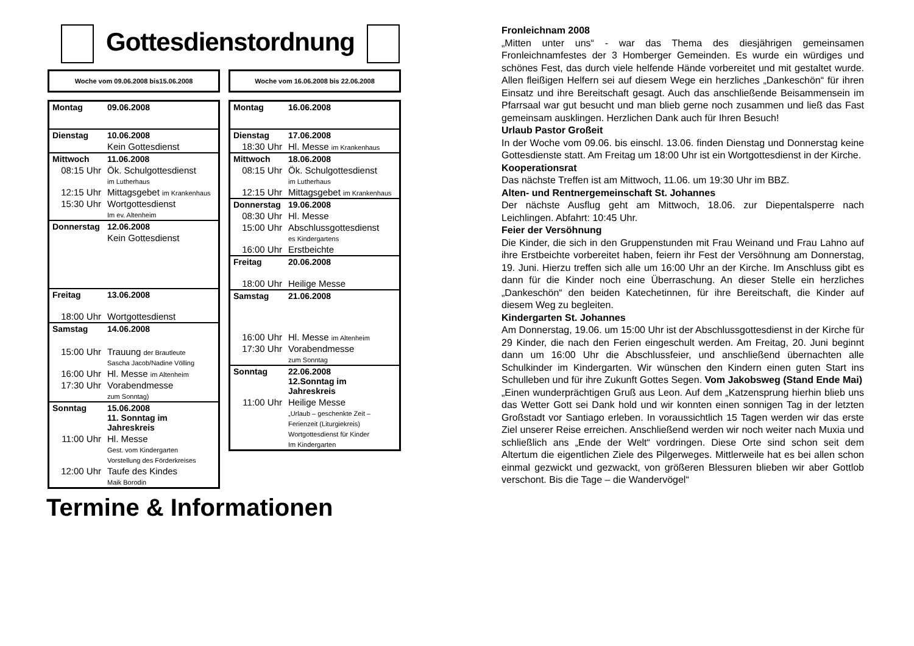Gottesdienstordnung
Woche vom 09.06.2008 bis15.06.2008
| Montag | 09.06.2008 |
| Dienstag | 10.06.2008 |
| | Kein Gottesdienst |
| Mittwoch | 11.06.2008 |
| 08:15 Uhr | Ök. Schulgottesdienst im Lutherhaus |
| 12:15 Uhr | Mittagsgebet im Krankenhaus |
| 15:30 Uhr | Wortgottesdienst Im ev. Altenheim |
| Donnerstag | 12.06.2008 |
| | Kein Gottesdienst |
| Freitag | 13.06.2008 |
| 18:00 Uhr | Wortgottesdienst |
| Samstag | 14.06.2008 |
| 15:00 Uhr | Trauung der Brautleute Sascha Jacob/Nadine Völling |
| 16:00 Uhr | Hl. Messe im Altenheim |
| 17:30 Uhr | Vorabendmesse zum Sonntag) |
| Sonntag | 15.06.2008 11. Sonntag im Jahreskreis |
| 11:00 Uhr | Hl. Messe Gest. vom Kindergarten Vorstellung des Förderkreises |
| 12:00 Uhr | Taufe des Kindes Maik Borodin |
Woche vom 16.06.2008 bis 22.06.2008
| Montag | 16.06.2008 |
| Dienstag | 17.06.2008 |
| 18:30 Uhr | Hl. Messe im Krankenhaus |
| Mittwoch | 18.06.2008 |
| 08:15 Uhr | Ök. Schulgottesdienst im Lutherhaus |
| 12:15 Uhr | Mittagsgebet im Krankenhaus |
| Donnerstag | 19.06.2008 |
| 08:30 Uhr | Hl. Messe |
| 15:00 Uhr | Abschlussgottesdienst es Kindergartens |
| 16:00 Uhr | Erstbeichte |
| Freitag | 20.06.2008 |
| 18:00 Uhr | Heilige Messe |
| Samstag | 21.06.2008 |
| 16:00 Uhr | Hl. Messe im Altenheim |
| 17:30 Uhr | Vorabendmesse zum Sonntag |
| Sonntag | 22.06.2008 12.Sonntag im Jahreskreis |
| 11:00 Uhr | Heilige Messe „Urlaub – geschenkte Zeit – Ferienzeit (Liturgiekreis) Wortgottesdienst für Kinder Im Kindergarten |
Termine & Informationen
Fronleichnam 2008
„Mitten unter uns“ - war das Thema des diesjährigen gemeinsamen Fronleichnamfestes der 3 Homberger Gemeinden. Es wurde ein würdiges und schönes Fest, das durch viele helfende Hände vorbereitet und mit gestaltet wurde. Allen fleißigen Helfern sei auf diesem Wege ein herzliches „Dankeschön“ für ihren Einsatz und ihre Bereitschaft gesagt. Auch das anschließende Beisammensein im Pfarrsaal war gut besucht und man blieb gerne noch zusammen und ließ das Fast gemeinsam ausklingen. Herzlichen Dank auch für Ihren Besuch!
Urlaub Pastor Großeit
In der Woche vom 09.06. bis einschl. 13.06. finden Dienstag und Donnerstag keine Gottesdienste statt. Am Freitag um 18:00 Uhr ist ein Wortgottesdienst in der Kirche.
Kooperationsrat
Das nächste Treffen ist am Mittwoch, 11.06. um 19:30 Uhr im BBZ.
Alten- und Rentnergemeinschaft St. Johannes
Der nächste Ausflug geht am Mittwoch, 18.06. zur Diepentalsperre nach Leichlingen. Abfahrt: 10:45 Uhr.
Feier der Versöhnung
Die Kinder, die sich in den Gruppenstunden mit Frau Weinand und Frau Lahno auf ihre Erstbeichte vorbereitet haben, feiern ihr Fest der Versöhnung am Donnerstag, 19. Juni. Hierzu treffen sich alle um 16:00 Uhr an der Kirche. Im Anschluss gibt es dann für die Kinder noch eine Überraschung. An dieser Stelle ein herzliches „Dankeschön“ den beiden Katechetinnen, für ihre Bereitschaft, die Kinder auf diesem Weg zu begleiten.
Kindergarten St. Johannes
Am Donnerstag, 19.06. um 15:00 Uhr ist der Abschlussgottesdienst in der Kirche für 29 Kinder, die nach den Ferien eingeschult werden. Am Freitag, 20. Juni beginnt dann um 16:00 Uhr die Abschlussfeier, und anschließend übernachten alle Schulkinder im Kindergarten. Wir wünschen den Kindern einen guten Start ins Schulleben und für ihre Zukunft Gottes Segen. Vom Jakobsweg (Stand Ende Mai)
„Einen wunderprächtigen Gruß aus Leon. Auf dem „Katzensprung hierhin blieb uns das Wetter Gott sei Dank hold und wir konnten einen sonnigen Tag in der letzten Großstadt vor Santiago erleben. In voraussichtlich 15 Tagen werden wir das erste Ziel unserer Reise erreichen. Anschließend werden wir noch weiter nach Muxia und schließlich ans „Ende der Welt“ vordringen. Diese Orte sind schon seit dem Altertum die eigentlichen Ziele des Pilgerweges. Mittlerweile hat es bei allen schon einmal gezwickt und gezwackt, von größeren Blessuren blieben wir aber Gottlob verschont. Bis die Tage – die Wandervögel“